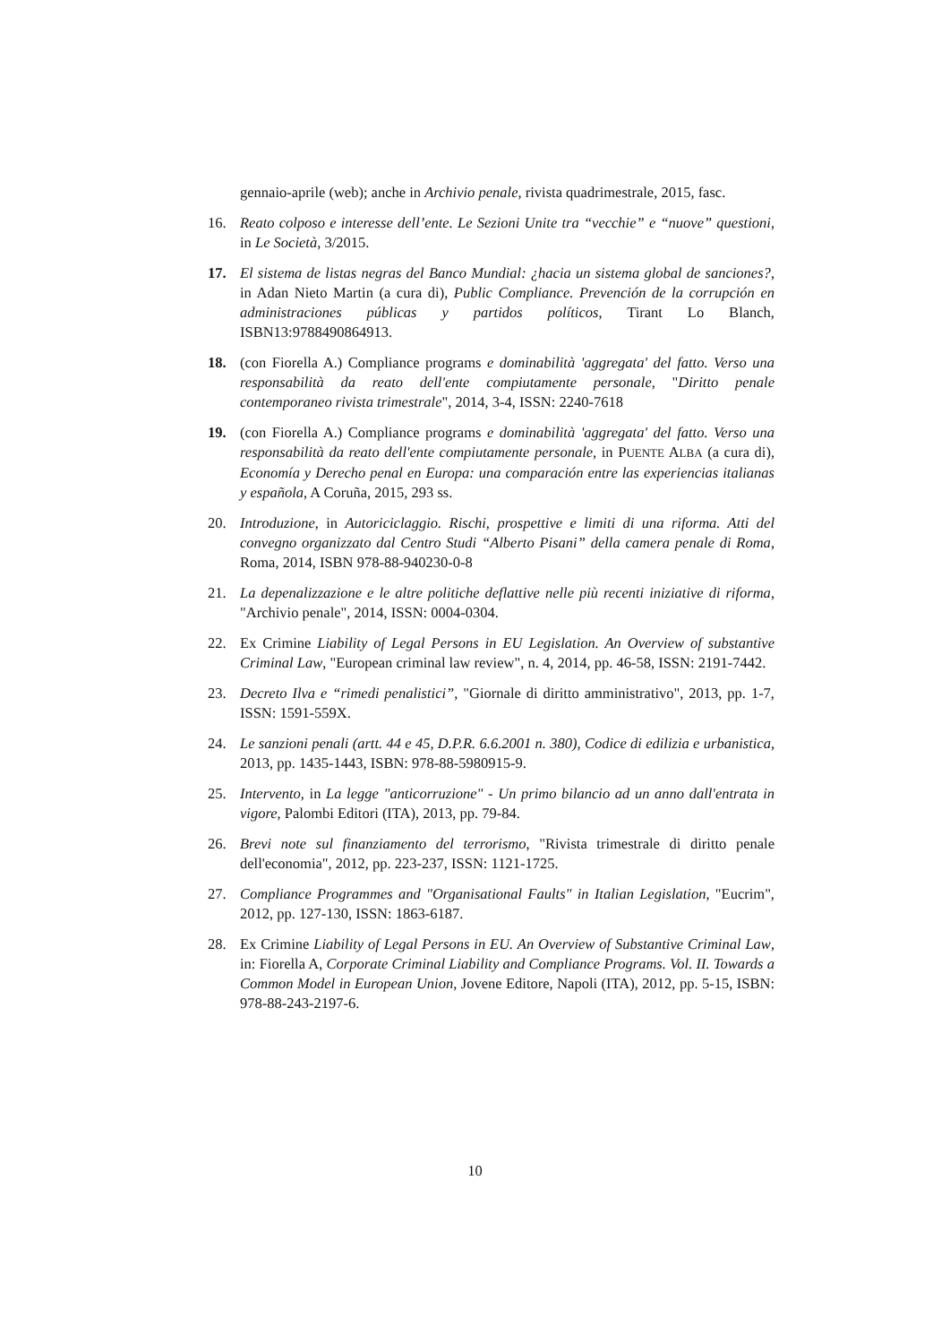gennaio-aprile (web); anche in Archivio penale, rivista quadrimestrale, 2015, fasc.
16. Reato colposo e interesse dell’ente. Le Sezioni Unite tra “vecchie” e “nuove” questioni, in Le Società, 3/2015.
17. El sistema de listas negras del Banco Mundial: ¿hacia un sistema global de sanciones?, in Adan Nieto Martin (a cura di), Public Compliance. Prevención de la corrupción en administraciones públicas y partidos políticos, Tirant Lo Blanch, ISBN13:9788490864913.
18. (con Fiorella A.) Compliance programs e dominabilità 'aggregata' del fatto. Verso una responsabilità da reato dell'ente compiutamente personale, "Diritto penale contemporaneo rivista trimestrale", 2014, 3-4, ISSN: 2240-7618
19. (con Fiorella A.) Compliance programs e dominabilità 'aggregata' del fatto. Verso una responsabilità da reato dell'ente compiutamente personale, in PUENTE ALBA (a cura di), Economía y Derecho penal en Europa: una comparación entre las experiencias italianas y española, A Coruña, 2015, 293 ss.
20. Introduzione, in Autoriciclaggio. Rischi, prospettive e limiti di una riforma. Atti del convegno organizzato dal Centro Studi “Alberto Pisani” della camera penale di Roma, Roma, 2014, ISBN 978-88-940230-0-8
21. La depenalizzazione e le altre politiche deflattive nelle più recenti iniziative di riforma, "Archivio penale", 2014, ISSN: 0004-0304.
22. Ex Crimine Liability of Legal Persons in EU Legislation. An Overview of substantive Criminal Law, "European criminal law review", n. 4, 2014, pp. 46-58, ISSN: 2191-7442.
23. Decreto Ilva e “rimedi penalistici”, "Giornale di diritto amministrativo", 2013, pp. 1-7, ISSN: 1591-559X.
24. Le sanzioni penali (artt. 44 e 45, D.P.R. 6.6.2001 n. 380), Codice di edilizia e urbanistica, 2013, pp. 1435-1443, ISBN: 978-88-5980915-9.
25. Intervento, in La legge "anticorruzione" - Un primo bilancio ad un anno dall'entrata in vigore, Palombi Editori (ITA), 2013, pp. 79-84.
26. Brevi note sul finanziamento del terrorismo, "Rivista trimestrale di diritto penale dell'economia", 2012, pp. 223-237, ISSN: 1121-1725.
27. Compliance Programmes and "Organisational Faults" in Italian Legislation, "Eucrim", 2012, pp. 127-130, ISSN: 1863-6187.
28. Ex Crimine Liability of Legal Persons in EU. An Overview of Substantive Criminal Law, in: Fiorella A, Corporate Criminal Liability and Compliance Programs. Vol. II. Towards a Common Model in European Union, Jovene Editore, Napoli (ITA), 2012, pp. 5-15, ISBN: 978-88-243-2197-6.
10